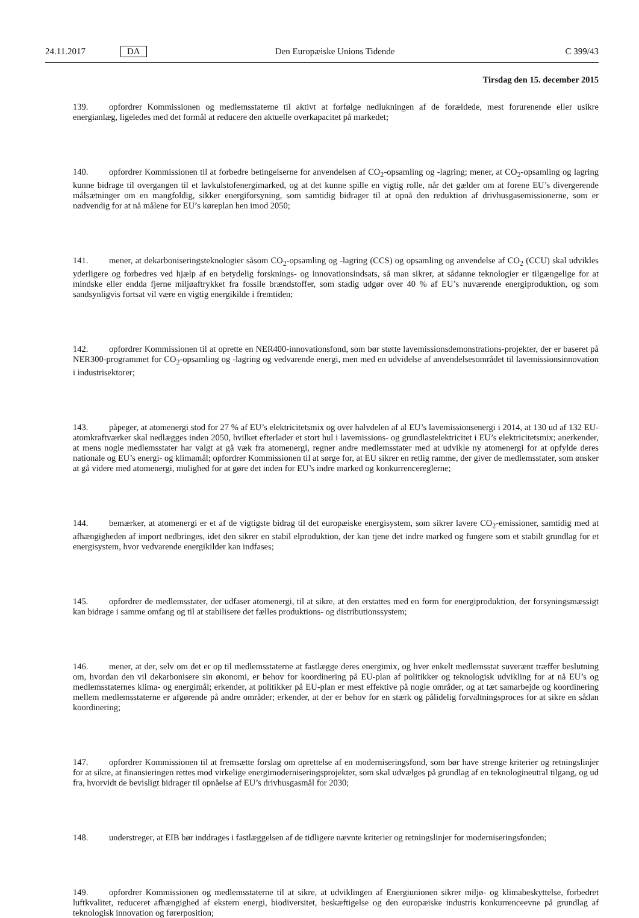24.11.2017 DA Den Europæiske Unions Tidende C 399/43
Tirsdag den 15. december 2015
139. opfordrer Kommissionen og medlemsstaterne til aktivt at forfølge nedlukningen af de forældede, mest forurenende eller usikre energianlæg, ligeledes med det formål at reducere den aktuelle overkapacitet på markedet;
140. opfordrer Kommissionen til at forbedre betingelserne for anvendelsen af CO<sub>2</sub>-opsamling og -lagring; mener, at CO<sub>2</sub>-opsamling og lagring kunne bidrage til overgangen til et lavkulstofenergimarked, og at det kunne spille en vigtig rolle, når det gælder om at forene EU’s divergerende målsætninger om en mangfoldig, sikker energiforsyning, som samtidig bidrager til at opnå den reduktion af drivhusgasemissionerne, som er nødvendig for at nå målene for EU’s køreplan hen imod 2050;
141. mener, at dekarboniseringsteknologier såsom CO<sub>2</sub>-opsamling og -lagring (CCS) og opsamling og anvendelse af CO<sub>2</sub> (CCU) skal udvikles yderligere og forbedres ved hjælp af en betydelig forsknings- og innovationsindsats, så man sikrer, at sådanne teknologier er tilgængelige for at mindske eller endda fjerne miljøaftrykket fra fossile brændstoffer, som stadig udgør over 40 % af EU’s nuværende energiproduktion, og som sandsynligvis fortsat vil være en vigtig energikilde i fremtiden;
142. opfordrer Kommissionen til at oprette en NER400-innovationsfond, som bør støtte lavemissionsdemonstrations-projekter, der er baseret på NER300-programmet for CO<sub>2</sub>-opsamling og -lagring og vedvarende energi, men med en udvidelse af anvendelsesområdet til lavemissionsinnovation i industrisektorer;
143. påpeger, at atomenergi stod for 27 % af EU’s elektricitetsmix og over halvdelen af al EU’s lavemissionsenergi i 2014, at 130 ud af 132 EU-atomkraftværker skal nedlægges inden 2050, hvilket efterlader et stort hul i lavemissions- og grundlastelektricitet i EU’s elektricitetsmix; anerkender, at mens nogle medlemsstater har valgt at gå væk fra atomenergi, regner andre medlemsstater med at udvikle ny atomenergi for at opfylde deres nationale og EU’s energi- og klimamål; opfordrer Kommissionen til at sørge for, at EU sikrer en retlig ramme, der giver de medlemsstater, som ønsker at gå videre med atomenergi, mulighed for at gøre det inden for EU’s indre marked og konkurrencereglerne;
144. bemærker, at atomenergi er et af de vigtigste bidrag til det europæiske energisystem, som sikrer lavere CO<sub>2</sub>-emissioner, samtidig med at afhængigheden af import nedbringes, idet den sikrer en stabil elproduktion, der kan tjene det indre marked og fungere som et stabilt grundlag for et energisystem, hvor vedvarende energikilder kan indfases;
145. opfordrer de medlemsstater, der udfaser atomenergi, til at sikre, at den erstattes med en form for energiproduktion, der forsyningsmæssigt kan bidrage i samme omfang og til at stabilisere det fælles produktions- og distributionssystem;
146. mener, at der, selv om det er op til medlemsstaterne at fastlægge deres energimix, og hver enkelt medlemsstat suverænt træffer beslutning om, hvordan den vil dekarbonisere sin økonomi, er behov for koordinering på EU-plan af politikker og teknologisk udvikling for at nå EU’s og medlemsstaternes klima- og energimål; erkender, at politikker på EU-plan er mest effektive på nogle områder, og at tæt samarbejde og koordinering mellem medlemsstaterne er afgørende på andre områder; erkender, at der er behov for en stærk og pålidelig forvaltningsproces for at sikre en sådan koordinering;
147. opfordrer Kommissionen til at fremsætte forslag om oprettelse af en moderniseringsfond, som bør have strenge kriterier og retningslinjer for at sikre, at finansieringen rettes mod virkelige energimoderniseringsprojekter, som skal udvælges på grundlag af en teknologineutral tilgang, og ud fra, hvorvidt de bevisligt bidrager til opnåelse af EU’s drivhusgasmål for 2030;
148. understreger, at EIB bør inddrages i fastlæggelsen af de tidligere nævnte kriterier og retningslinjer for moderniseringsfonden;
149. opfordrer Kommissionen og medlemsstaterne til at sikre, at udviklingen af Energiunionen sikrer miljø- og klimabeskyttelse, forbedret luftkvalitet, reduceret afhængighed af ekstern energi, biodiversitet, beskæftigelse og den europæiske industris konkurrenceevne på grundlag af teknologisk innovation og førerposition;